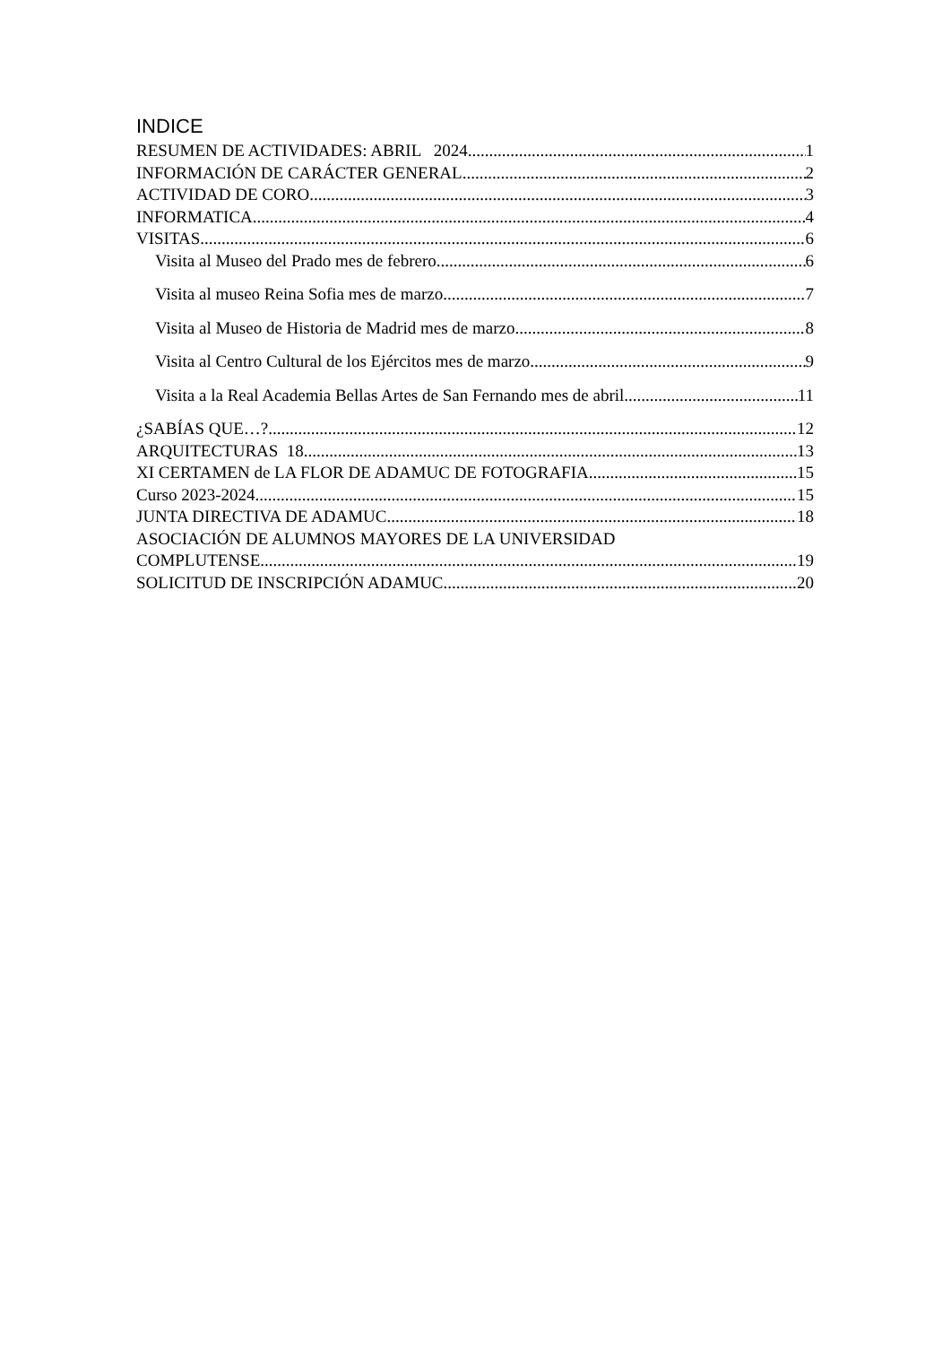INDICE
RESUMEN DE ACTIVIDADES: ABRIL 2024 1
INFORMACIÓN DE CARÁCTER GENERAL 2
ACTIVIDAD DE CORO 3
INFORMATICA 4
VISITAS 6
Visita al Museo del Prado mes de febrero 6
Visita al museo Reina Sofia mes de marzo 7
Visita al Museo de Historia de Madrid mes de marzo 8
Visita al Centro Cultural de los Ejércitos mes de marzo 9
Visita a la Real Academia Bellas Artes de San Fernando mes de abril 11
¿SABÍAS QUE…? 12
ARQUITECTURAS 18 13
XI CERTAMEN de LA FLOR DE ADAMUC DE FOTOGRAFIA 15
Curso 2023-2024 15
JUNTA DIRECTIVA DE ADAMUC 18
ASOCIACIÓN DE ALUMNOS MAYORES DE LA UNIVERSIDAD
COMPLUTENSE 19
SOLICITUD DE INSCRIPCIÓN ADAMUC 20